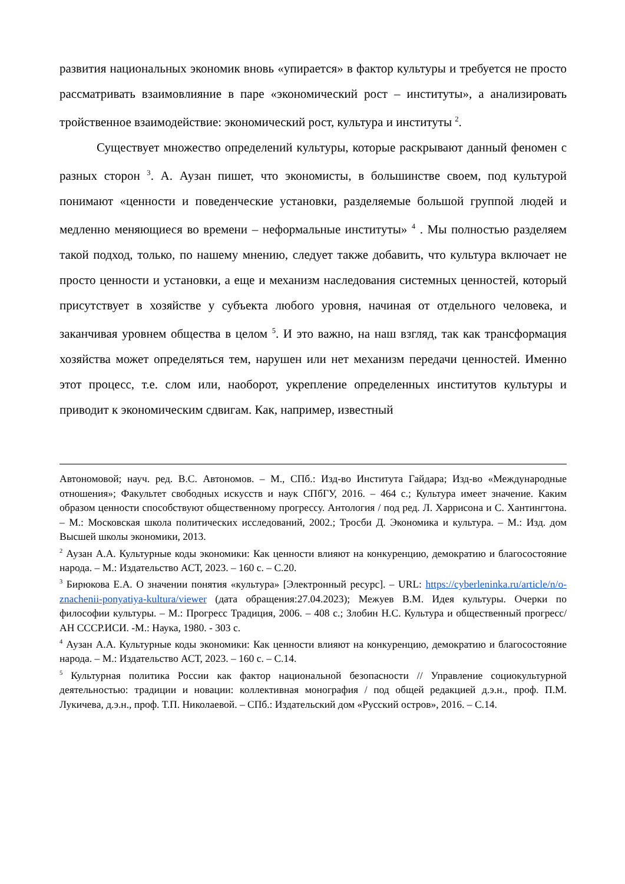развития национальных экономик вновь «упирается» в фактор культуры и требуется не просто рассматривать взаимовлияние в паре «экономический рост – институты», а анализировать тройственное взаимодействие: экономический рост, культура и институты <sup>2</sup>.
Существует множество определений культуры, которые раскрывают данный феномен с разных сторон <sup>3</sup>. А. Аузан пишет, что экономисты, в большинстве своем, под культурой понимают «ценности и поведенческие установки, разделяемые большой группой людей и медленно меняющиеся во времени – неформальные институты» <sup>4</sup> . Мы полностью разделяем такой подход, только, по нашему мнению, следует также добавить, что культура включает не просто ценности и установки, а еще и механизм наследования системных ценностей, который присутствует в хозяйстве у субъекта любого уровня, начиная от отдельного человека, и заканчивая уровнем общества в целом <sup>5</sup>. И это важно, на наш взгляд, так как трансформация хозяйства может определяться тем, нарушен или нет механизм передачи ценностей. Именно этот процесс, т.е. слом или, наоборот, укрепление определенных институтов культуры и приводит к экономическим сдвигам. Как, например, известный
Автономовой; науч. ред. В.С. Автономов. – М., СПб.: Изд-во Института Гайдара; Изд-во «Международные отношения»; Факультет свободных искусств и наук СПбГУ, 2016. – 464 с.; Культура имеет значение. Каким образом ценности способствуют общественному прогрессу. Антология / под ред. Л. Харрисона и С. Хантингтона. – М.: Московская школа политических исследований, 2002.; Тросби Д. Экономика и культура. – М.: Изд. дом Высшей школы экономики, 2013.
<sup>2</sup> Аузан А.А. Культурные коды экономики: Как ценности влияют на конкуренцию, демократию и благосостояние народа. – М.: Издательство АСТ, 2023. – 160 с. – С.20.
<sup>3</sup> Бирюкова Е.А. О значении понятия «культура» [Электронный ресурс]. – URL: https://cyberleninka.ru/article/n/o-znachenii-ponyatiya-kultura/viewer (дата обращения:27.04.2023); Межуев В.М. Идея культуры. Очерки по философии культуры. – М.: Прогресс Традиция, 2006. – 408 с.; Злобин Н.С. Культура и общественный прогресс/ АН СССР.ИСИ. -М.: Наука, 1980. - 303 с.
<sup>4</sup> Аузан А.А. Культурные коды экономики: Как ценности влияют на конкуренцию, демократию и благосостояние народа. – М.: Издательство АСТ, 2023. – 160 с. – С.14.
<sup>5</sup> Культурная политика России как фактор национальной безопасности // Управление социокультурной деятельностью: традиции и новации: коллективная монография / под общей редакцией д.э.н., проф. П.М. Лукичева, д.э.н., проф. Т.П. Николаевой. – СПб.: Издательский дом «Русский остров», 2016. – С.14.